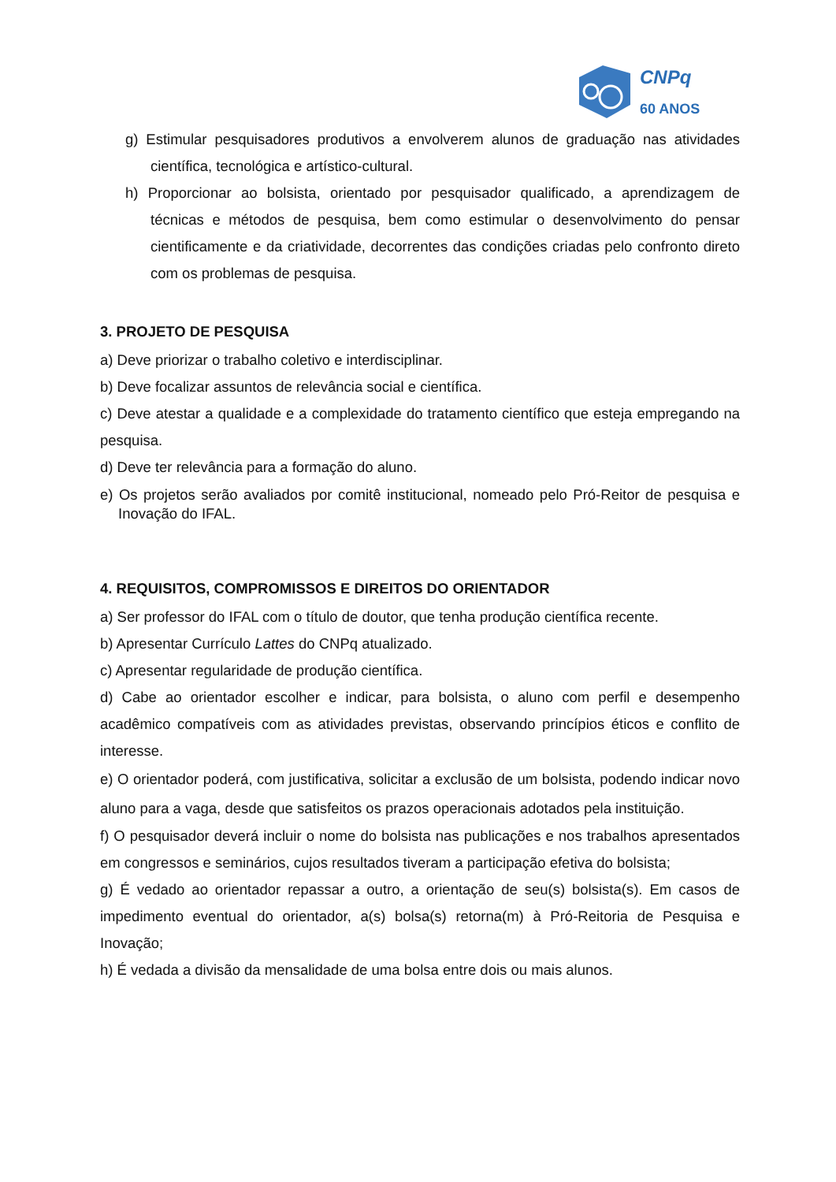CNPq
60 ANOS
g) Estimular pesquisadores produtivos a envolverem alunos de graduação nas atividades científica, tecnológica e artístico-cultural.
h) Proporcionar ao bolsista, orientado por pesquisador qualificado, a aprendizagem de técnicas e métodos de pesquisa, bem como estimular o desenvolvimento do pensar cientificamente e da criatividade, decorrentes das condições criadas pelo confronto direto com os problemas de pesquisa.
3. PROJETO DE PESQUISA
a) Deve priorizar o trabalho coletivo e interdisciplinar.
b) Deve focalizar assuntos de relevância social e científica.
c) Deve atestar a qualidade e a complexidade do tratamento científico que esteja empregando na pesquisa.
d) Deve ter relevância para a formação do aluno.
e) Os projetos serão avaliados por comitê institucional, nomeado pelo Pró-Reitor de pesquisa e Inovação do IFAL.
4. REQUISITOS, COMPROMISSOS E DIREITOS DO ORIENTADOR
a) Ser professor do IFAL com o título de doutor, que tenha produção científica recente.
b) Apresentar Currículo Lattes do CNPq atualizado.
c) Apresentar regularidade de produção científica.
d) Cabe ao orientador escolher e indicar, para bolsista, o aluno com perfil e desempenho acadêmico compatíveis com as atividades previstas, observando princípios éticos e conflito de interesse.
e) O orientador poderá, com justificativa, solicitar a exclusão de um bolsista, podendo indicar novo aluno para a vaga, desde que satisfeitos os prazos operacionais adotados pela instituição.
f) O pesquisador deverá incluir o nome do bolsista nas publicações e nos trabalhos apresentados em congressos e seminários, cujos resultados tiveram a participação efetiva do bolsista;
g) É vedado ao orientador repassar a outro, a orientação de seu(s) bolsista(s). Em casos de impedimento eventual do orientador, a(s) bolsa(s) retorna(m) à Pró-Reitoria de Pesquisa e Inovação;
h) É vedada a divisão da mensalidade de uma bolsa entre dois ou mais alunos.